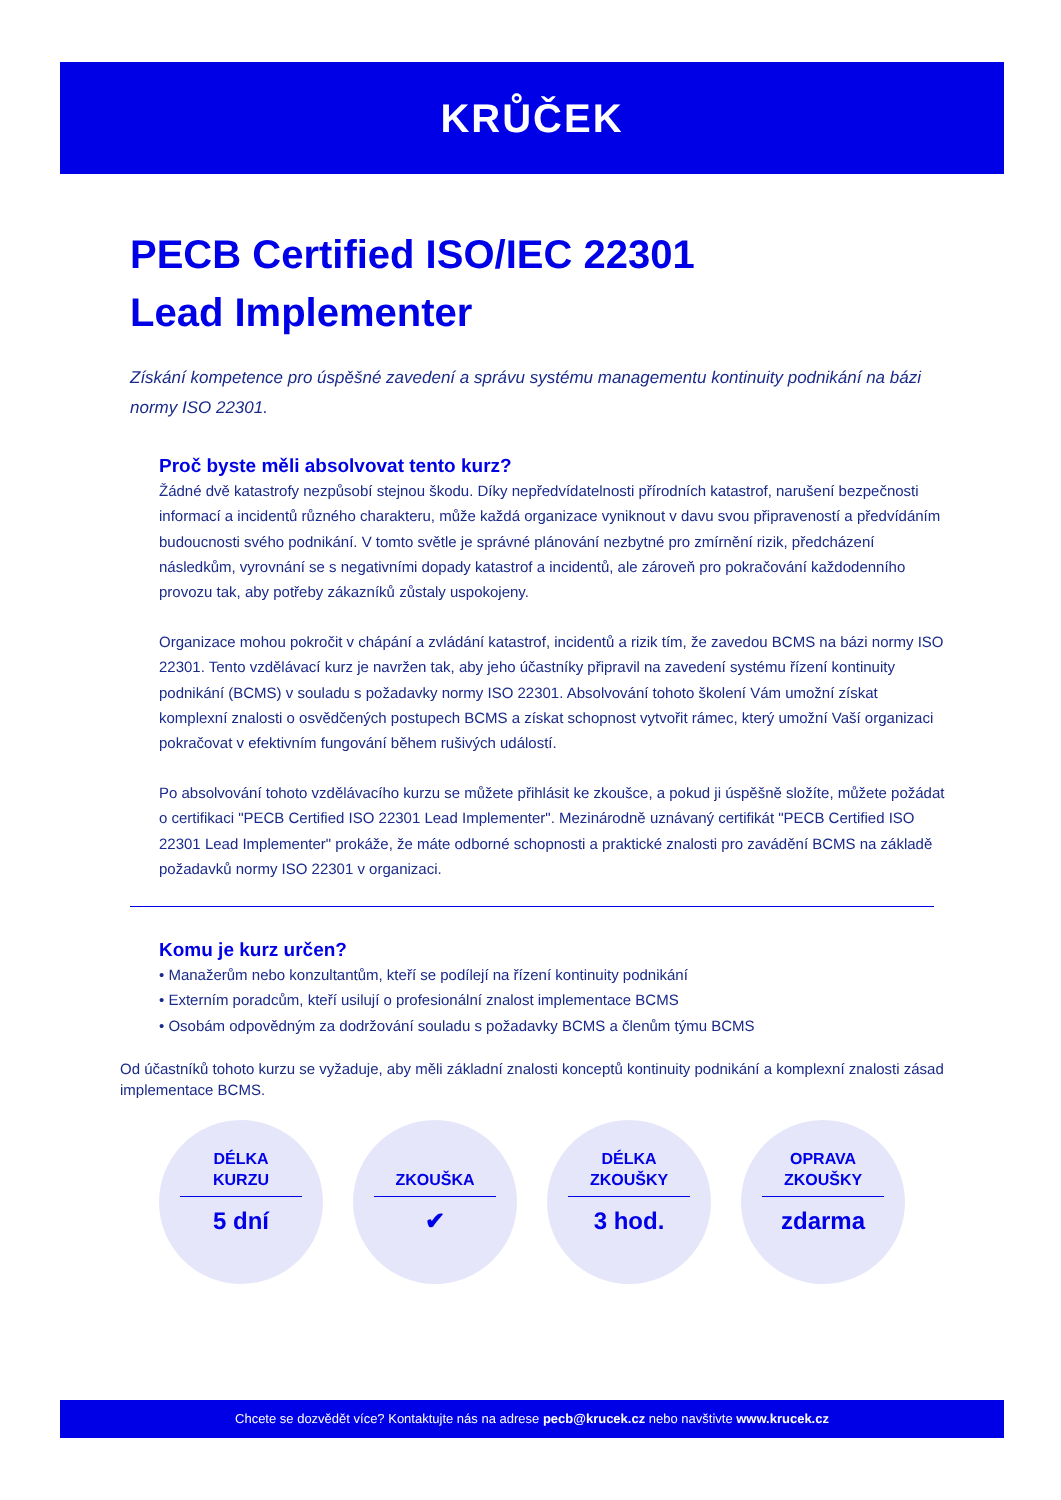KRŮČEK
PECB Certified ISO/IEC 22301
Lead Implementer
Získání kompetence pro úspěšné zavedení a správu systému managementu kontinuity podnikání na bázi normy ISO 22301.
Proč byste měli absolvovat tento kurz?
Žádné dvě katastrofy nezpůsobí stejnou škodu. Díky nepředvídatelnosti přírodních katastrof, narušení bezpečnosti informací a incidentů různého charakteru, může každá organizace vyniknout v davu svou připraveností a předvídáním budoucnosti svého podnikání. V tomto světle je správné plánování nezbytné pro zmírnění rizik, předcházení následkům, vyrovnání se s negativními dopady katastrof a incidentů, ale zároveň pro pokračování každodenního provozu tak, aby potřeby zákazníků zůstaly uspokojeny.
Organizace mohou pokročit v chápání a zvládání katastrof, incidentů a rizik tím, že zavedou BCMS na bázi normy ISO 22301. Tento vzdělávací kurz je navržen tak, aby jeho účastníky připravil na zavedení systému řízení kontinuity podnikání (BCMS) v souladu s požadavky normy ISO 22301. Absolvování tohoto školení Vám umožní získat komplexní znalosti o osvědčených postupech BCMS a získat schopnost vytvořit rámec, který umožní Vaší organizaci pokračovat v efektivním fungování během rušivých událostí.
Po absolvování tohoto vzdělávacího kurzu se můžete přihlásit ke zkoušce, a pokud ji úspěšně složíte, můžete požádat o certifikaci "PECB Certified ISO 22301 Lead Implementer". Mezinárodně uznávaný certifikát "PECB Certified ISO 22301 Lead Implementer" prokáže, že máte odborné schopnosti a praktické znalosti pro zavádění BCMS na základě požadavků normy ISO 22301 v organizaci.
Komu je kurz určen?
• Manažerům nebo konzultantům, kteří se podílejí na řízení kontinuity podnikání
• Externím poradcům, kteří usilují o profesionální znalost implementace BCMS
• Osobám odpovědným za dodržování souladu s požadavky BCMS a členům týmu BCMS
Od účastníků tohoto kurzu se vyžaduje, aby měli základní znalosti konceptů kontinuity podnikání a komplexní znalosti zásad implementace BCMS.
DÉLKA
KURZU
5 dní
ZKOUŠKA
✔
DÉLKA
ZKOUŠKY
3 hod.
OPRAVA
ZKOUŠKY
zdarma
Chcete se dozvědět více? Kontaktujte nás na adrese pecb@krucek.cz nebo navštivte www.krucek.cz